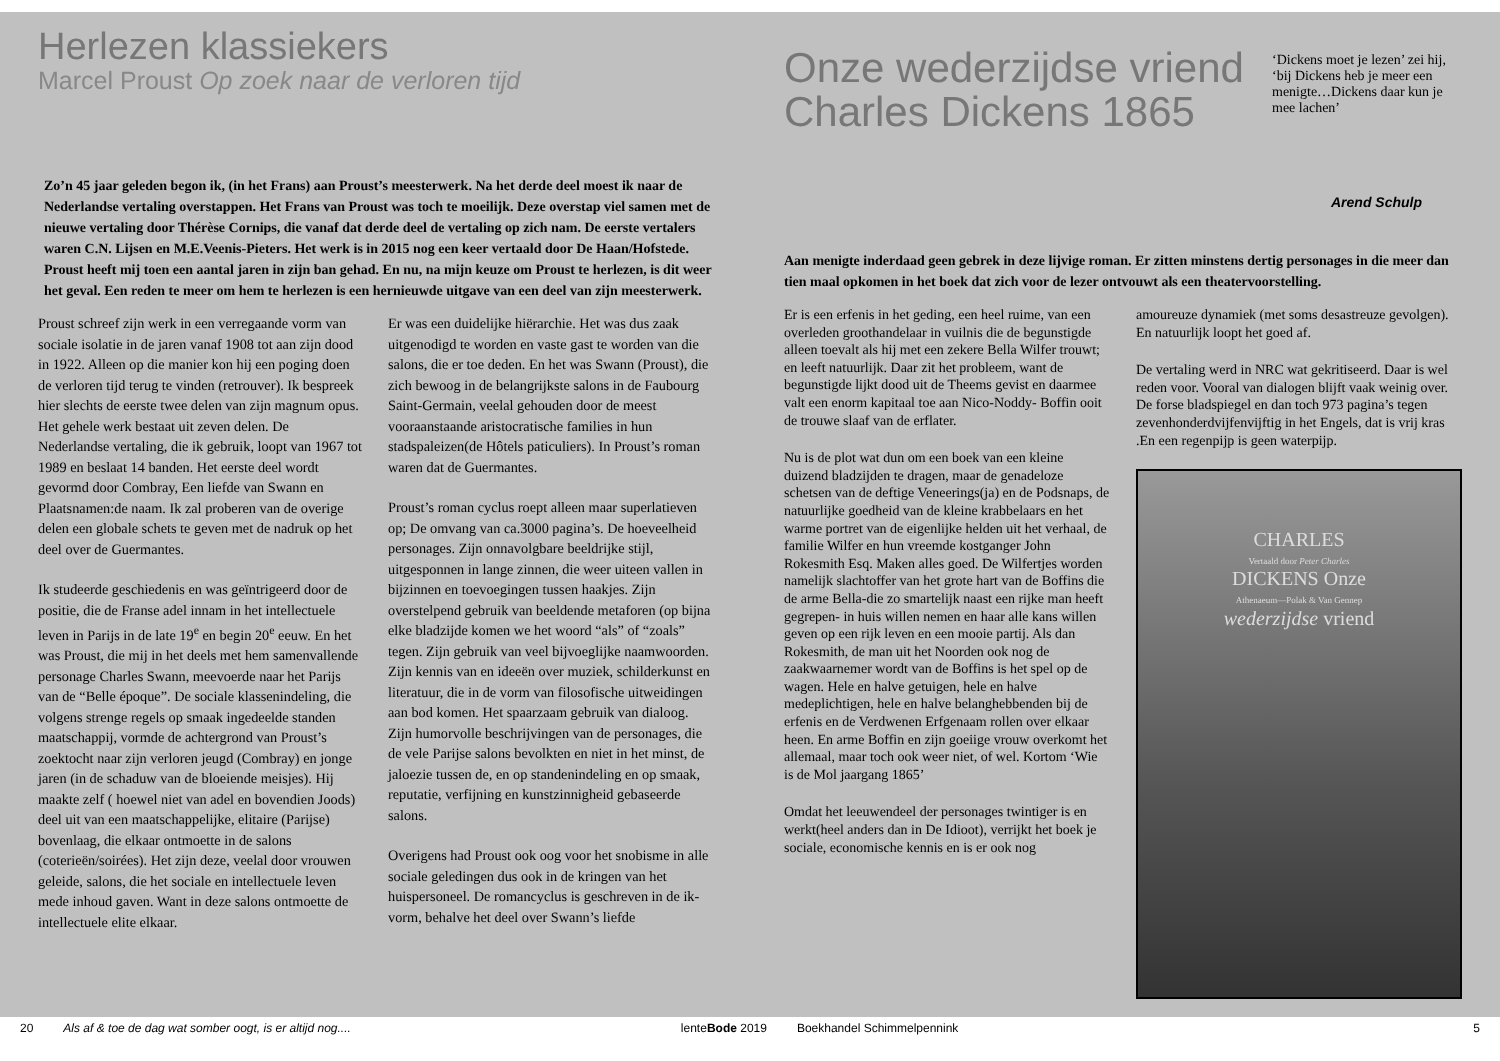Herlezen klassiekers
Marcel Proust Op zoek naar de verloren tijd
Zo’n 45 jaar geleden begon ik, (in het Frans) aan Proust’s meesterwerk. Na het derde deel moest ik naar de Nederlandse vertaling overstappen. Het Frans van Proust was toch te moeilijk. Deze overstap viel samen met de nieuwe vertaling door Thérèse Cornips, die vanaf dat derde deel de vertaling op zich nam. De eerste vertalers waren C.N. Lijsen en M.E.Veenis-Pieters. Het werk is in 2015 nog een keer vertaald door De Haan/Hofstede. Proust heeft mij toen een aantal jaren in zijn ban gehad. En nu, na mijn keuze om Proust te herlezen, is dit weer het geval. Een reden te meer om hem te herlezen is een hernieuwde uitgave van een deel van zijn meesterwerk.
Proust schreef zijn werk in een verregaande vorm van sociale isolatie in de jaren vanaf 1908 tot aan zijn dood in 1922. Alleen op die manier kon hij een poging doen de verloren tijd terug te vinden (retrouver). Ik bespreek hier slechts de eerste twee delen van zijn magnum opus. Het gehele werk bestaat uit zeven delen. De Nederlandse vertaling, die ik gebruik, loopt van 1967 tot 1989 en beslaat 14 banden. Het eerste deel wordt gevormd door Combray, Een liefde van Swann en Plaatsnamen:de naam. Ik zal proberen van de overige delen een globale schets te geven met de nadruk op het deel over de Guermantes.
Ik studeerde geschiedenis en was geïntrigeerd door de positie, die de Franse adel innam in het intellectuele leven in Parijs in de late 19<sup>e</sup> en begin 20<sup>e</sup> eeuw. En het was Proust, die mij in het deels met hem samenvallende personage Charles Swann, meevoerde naar het Parijs van de “Belle époque”. De sociale klassenindeling, die volgens strenge regels op smaak ingedeelde standen maatschappij, vormde de achtergrond van Proust’s zoektocht naar zijn verloren jeugd (Combray) en jonge jaren (in de schaduw van de bloeiende meisjes). Hij maakte zelf ( hoewel niet van adel en bovendien Joods) deel uit van een maatschappelijke, elitaire (Parijse) bovenlaag, die elkaar ontmoette in de salons (coterieën/soirées). Het zijn deze, veelal door vrouwen geleide, salons, die het sociale en intellectuele leven mede inhoud gaven. Want in deze salons ontmoette de intellectuele elite elkaar.
Er was een duidelijke hiërarchie. Het was dus zaak uitgenodigd te worden en vaste gast te worden van die salons, die er toe deden. En het was Swann (Proust), die zich bewoog in de belangrijkste salons in de Faubourg Saint-Germain, veelal gehouden door de meest vooraanstaande aristocratische families in hun stadspaleizen(de Hôtels paticuliers). In Proust’s roman waren dat de Guermantes.
Proust’s roman cyclus roept alleen maar superlatieven op; De omvang van ca.3000 pagina’s. De hoeveelheid personages. Zijn onnavolgbare beeldrijke stijl, uitgesponnen in lange zinnen, die weer uiteen vallen in bijzinnen en toevoegingen tussen haakjes. Zijn overstelpend gebruik van beeldende metaforen (op bijna elke bladzijde komen we het woord “als” of “zoals” tegen. Zijn gebruik van veel bijvoeglijke naamwoorden. Zijn kennis van en ideeën over muziek, schilderkunst en literatuur, die in de vorm van filosofische uitweidingen aan bod komen. Het spaarzaam gebruik van dialoog. Zijn humorvolle beschrijvingen van de personages, die de vele Parijse salons bevolkten en niet in het minst, de jaloezie tussen de, en op standenindeling en op smaak, reputatie, verfijning en kunstzinnigheid gebaseerde salons.
Overigens had Proust ook oog voor het snobisme in alle sociale geledingen dus ook in de kringen van het huispersoneel. De romancyclus is geschreven in de ik-vorm, behalve het deel over Swann’s liefde
Onze wederzijdse vriend
Charles Dickens 1865
‘Dickens moet je lezen’ zei hij, ‘bij Dickens heb je meer een menigte…Dickens daar kun je mee lachen’
Arend Schulp
Aan menigte inderdaad geen gebrek in deze lijvige roman. Er zitten minstens dertig personages in die meer dan tien maal opkomen in het boek dat zich voor de lezer ontvouwt als een theatervoorstelling.
Er is een erfenis in het geding, een heel ruime, van een overleden groothandelaar in vuilnis die de begunstigde alleen toevalt als hij met een zekere Bella Wilfer trouwt; en leeft natuurlijk. Daar zit het probleem, want de begunstigde lijkt dood uit de Theems gevist en daarmee valt een enorm kapitaal toe aan Nico-Noddy- Boffin ooit de trouwe slaaf van de erflater.
Nu is de plot wat dun om een boek van een kleine duizend bladzijden te dragen, maar de genadeloze schetsen van de deftige Veneerings(ja) en de Podsnaps, de natuurlijke goedheid van de kleine krabbelaars en het warme portret van de eigenlijke helden uit het verhaal, de familie Wilfer en hun vreemde kostganger John Rokesmith Esq. Maken alles goed. De Wilfertjes worden namelijk slachtoffer van het grote hart van de Boffins die de arme Bella-die zo smartelijk naast een rijke man heeft gegrepen- in huis willen nemen en haar alle kans willen geven op een rijk leven en een mooie partij. Als dan Rokesmith, de man uit het Noorden ook nog de zaakwaarnemer wordt van de Boffins is het spel op de wagen. Hele en halve getuigen, hele en halve medeplichtigen, hele en halve belanghebbenden bij de erfenis en de Verdwenen Erfgenaam rollen over elkaar heen. En arme Boffin en zijn goeiige vrouw overkomt het allemaal, maar toch ook weer niet, of wel. Kortom ‘Wie is de Mol jaargang 1865’
Omdat het leeuwendeel der personages twintiger is en werkt(heel anders dan in De Idioot), verrijkt het boek je sociale, economische kennis en is er ook nog
amoureuze dynamiek (met soms desastreuze gevolgen). En natuurlijk loopt het goed af.
De vertaling werd in NRC wat gekritiseerd. Daar is wel reden voor. Vooral van dialogen blijft vaak weinig over. De forse bladspiegel en dan toch 973 pagina’s tegen zevenhonderdvijfenvijftig in het Engels, dat is vrij kras .En een regenpijp is geen waterpijp.
CHARLES
Vertaald door Peter Charles
DICKENS Onze
Athenaeum—Polak & Van Gennep
wederzijdse vriend
20 Als af & toe de dag wat somber oogt, is er altijd nog.... lenteBode 2019 Boekhandel Schimmelpennink 5